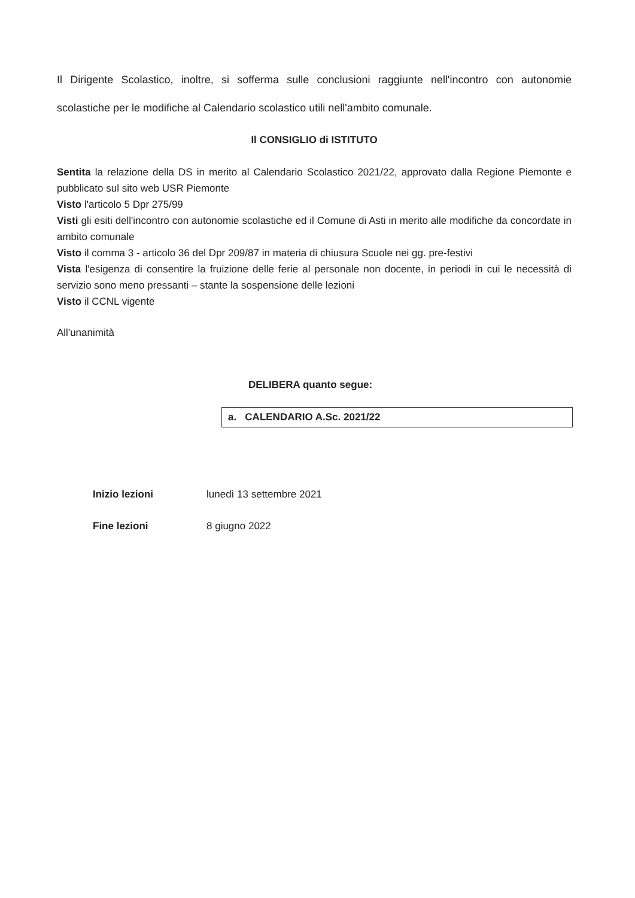Il Dirigente Scolastico, inoltre, si sofferma sulle conclusioni raggiunte nell'incontro con autonomie scolastiche per le modifiche al Calendario scolastico utili nell'ambito comunale.
Il CONSIGLIO di ISTITUTO
Sentita la relazione della DS in merito al Calendario Scolastico 2021/22, approvato dalla Regione Piemonte e pubblicato sul sito web USR Piemonte
Visto l'articolo 5 Dpr 275/99
Visti gli esiti dell'incontro con autonomie scolastiche ed il Comune di Asti in merito alle modifiche da concordate in ambito comunale
Visto il comma 3 - articolo 36 del Dpr 209/87 in materia di chiusura Scuole nei gg. pre-festivi
Vista l'esigenza di consentire la fruizione delle ferie al personale non docente, in periodi in cui le necessità di servizio sono meno pressanti – stante la sospensione delle lezioni
Visto il CCNL vigente
All'unanimità
DELIBERA quanto segue:
a. CALENDARIO A.Sc. 2021/22
| Inizio lezioni | lunedì 13 settembre 2021 |
| Fine lezioni | 8 giugno 2022 |